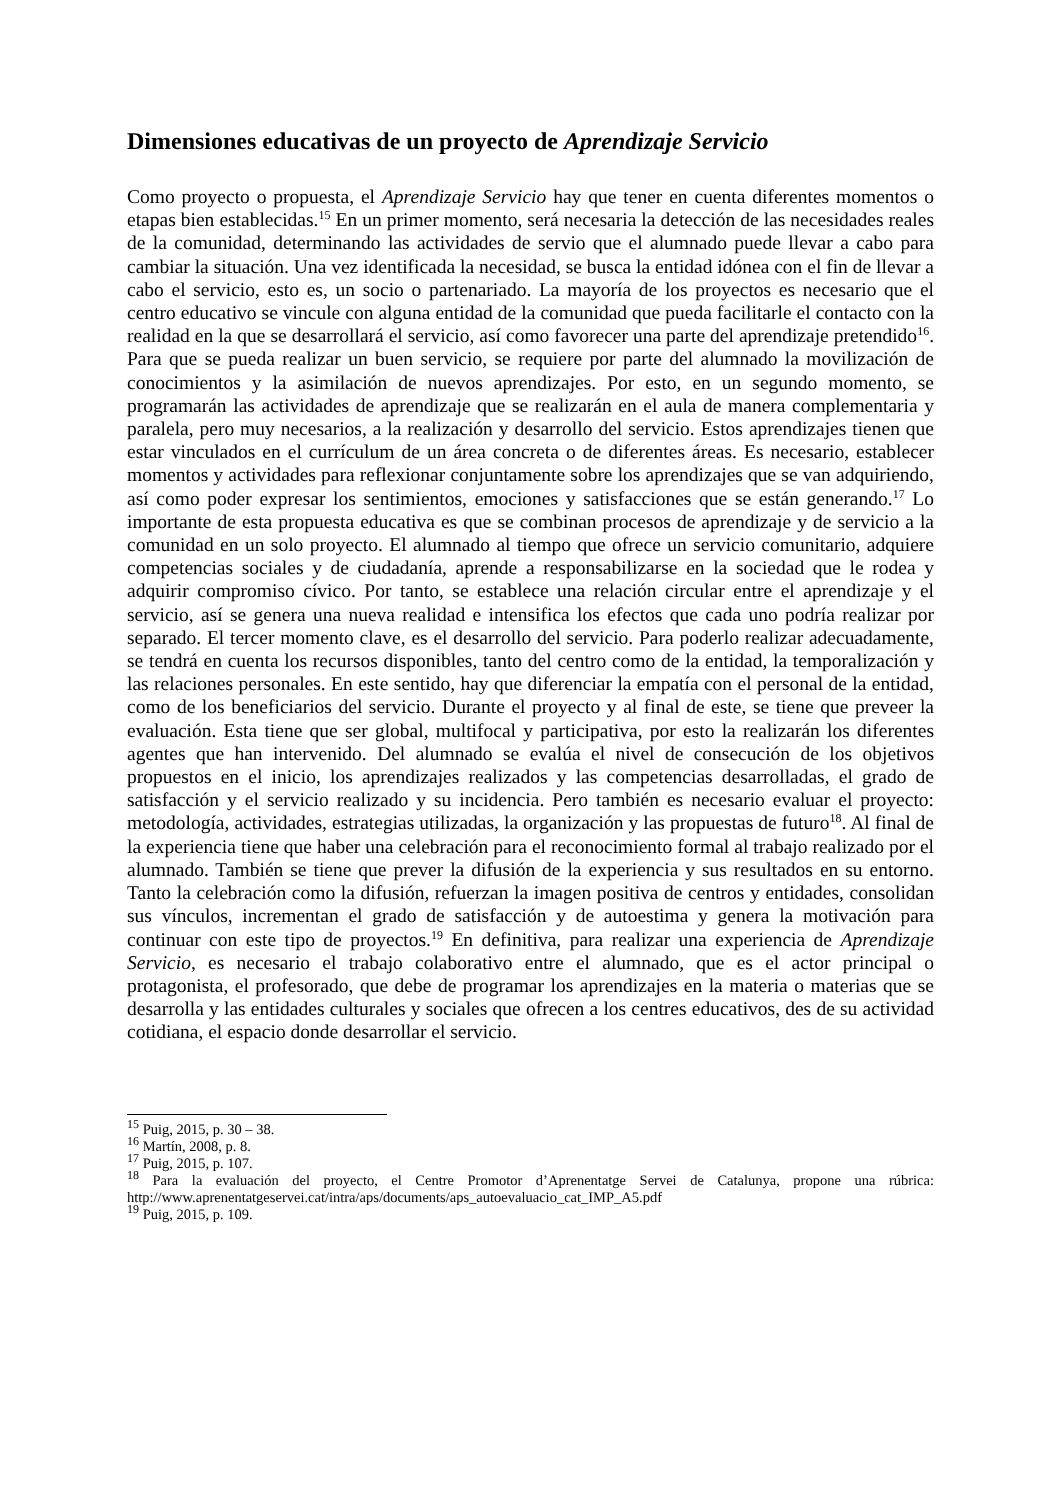Dimensiones educativas de un proyecto de Aprendizaje Servicio
Como proyecto o propuesta, el Aprendizaje Servicio hay que tener en cuenta diferentes momentos o etapas bien establecidas.<sup>15</sup> En un primer momento, será necesaria la detección de las necesidades reales de la comunidad, determinando las actividades de servio que el alumnado puede llevar a cabo para cambiar la situación. Una vez identificada la necesidad, se busca la entidad idónea con el fin de llevar a cabo el servicio, esto es, un socio o partenariado. La mayoría de los proyectos es necesario que el centro educativo se vincule con alguna entidad de la comunidad que pueda facilitarle el contacto con la realidad en la que se desarrollará el servicio, así como favorecer una parte del aprendizaje pretendido<sup>16</sup>. Para que se pueda realizar un buen servicio, se requiere por parte del alumnado la movilización de conocimientos y la asimilación de nuevos aprendizajes. Por esto, en un segundo momento, se programarán las actividades de aprendizaje que se realizarán en el aula de manera complementaria y paralela, pero muy necesarios, a la realización y desarrollo del servicio. Estos aprendizajes tienen que estar vinculados en el currículum de un área concreta o de diferentes áreas. Es necesario, establecer momentos y actividades para reflexionar conjuntamente sobre los aprendizajes que se van adquiriendo, así como poder expresar los sentimientos, emociones y satisfacciones que se están generando.<sup>17</sup> Lo importante de esta propuesta educativa es que se combinan procesos de aprendizaje y de servicio a la comunidad en un solo proyecto. El alumnado al tiempo que ofrece un servicio comunitario, adquiere competencias sociales y de ciudadanía, aprende a responsabilizarse en la sociedad que le rodea y adquirir compromiso cívico. Por tanto, se establece una relación circular entre el aprendizaje y el servicio, así se genera una nueva realidad e intensifica los efectos que cada uno podría realizar por separado. El tercer momento clave, es el desarrollo del servicio. Para poderlo realizar adecuadamente, se tendrá en cuenta los recursos disponibles, tanto del centro como de la entidad, la temporalización y las relaciones personales. En este sentido, hay que diferenciar la empatía con el personal de la entidad, como de los beneficiarios del servicio. Durante el proyecto y al final de este, se tiene que preveer la evaluación. Esta tiene que ser global, multifocal y participativa, por esto la realizarán los diferentes agentes que han intervenido. Del alumnado se evalúa el nivel de consecución de los objetivos propuestos en el inicio, los aprendizajes realizados y las competencias desarrolladas, el grado de satisfacción y el servicio realizado y su incidencia. Pero también es necesario evaluar el proyecto: metodología, actividades, estrategias utilizadas, la organización y las propuestas de futuro<sup>18</sup>. Al final de la experiencia tiene que haber una celebración para el reconocimiento formal al trabajo realizado por el alumnado. También se tiene que prever la difusión de la experiencia y sus resultados en su entorno. Tanto la celebración como la difusión, refuerzan la imagen positiva de centros y entidades, consolidan sus vínculos, incrementan el grado de satisfacción y de autoestima y genera la motivación para continuar con este tipo de proyectos.<sup>19</sup> En definitiva, para realizar una experiencia de Aprendizaje Servicio, es necesario el trabajo colaborativo entre el alumnado, que es el actor principal o protagonista, el profesorado, que debe de programar los aprendizajes en la materia o materias que se desarrolla y las entidades culturales y sociales que ofrecen a los centres educativos, des de su actividad cotidiana, el espacio donde desarrollar el servicio.
<sup>15</sup> Puig, 2015, p. 30 – 38.
<sup>16</sup> Martín, 2008, p. 8.
<sup>17</sup> Puig, 2015, p. 107.
<sup>18</sup> Para la evaluación del proyecto, el Centre Promotor d’Aprenentatge Servei de Catalunya, propone una rúbrica: http://www.aprenentatgeservei.cat/intra/aps/documents/aps_autoevaluacio_cat_IMP_A5.pdf
<sup>19</sup> Puig, 2015, p. 109.